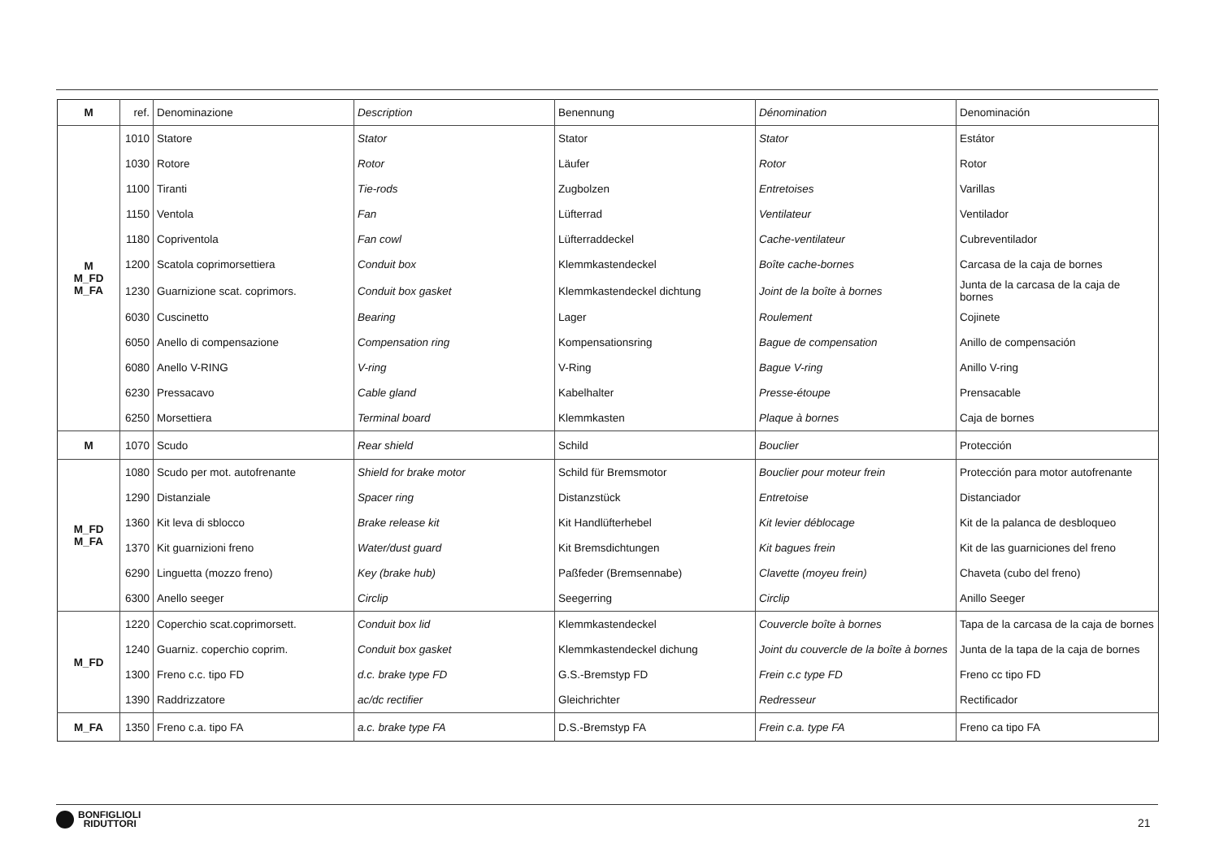| M | ref. | Denominazione | Description | Benennung | Dénomination | Denominación |
| M M_FD M_FA | 1010 | Statore | Stator | Stator | Stator | Estátor |
| | 1030 | Rotore | Rotor | Läufer | Rotor | Rotor |
| | 1100 | Tiranti | Tie-rods | Zugbolzen | Entretoises | Varillas |
| | 1150 | Ventola | Fan | Lüfterrad | Ventilateur | Ventilador |
| | 1180 | Copriventola | Fan cowl | Lüfterraddeckel | Cache-ventilateur | Cubreventilador |
| | 1200 | Scatola coprimorsettiera | Conduit box | Klemmkastendeckel | Boîte cache-bornes | Carcasa de la caja de bornes |
| | 1230 | Guarnizione scat. coprimors. | Conduit box gasket | Klemmkastendeckel dichtung | Joint de la boîte à bornes | Junta de la carcasa de la caja de bornes |
| | 6030 | Cuscinetto | Bearing | Lager | Roulement | Cojinete |
| | 6050 | Anello di compensazione | Compensation ring | Kompensationsring | Bague de compensation | Anillo de compensación |
| | 6080 | Anello V-RING | V-ring | V-Ring | Bague V-ring | Anillo V-ring |
| | 6230 | Pressacavo | Cable gland | Kabelhalter | Presse-étoupe | Prensacable |
| | 6250 | Morsettiera | Terminal board | Klemmkasten | Plaque à bornes | Caja de bornes |
| M | 1070 | Scudo | Rear shield | Schild | Bouclier | Protección |
| M_FD M_FA | 1080 | Scudo per mot. autofrenante | Shield for brake motor | Schild für Bremsmotor | Bouclier pour moteur frein | Protección para motor autofrenante |
| | 1290 | Distanziale | Spacer ring | Distanzstück | Entretoise | Distanciador |
| | 1360 | Kit leva di sblocco | Brake release kit | Kit Handlüfterhebel | Kit levier déblocage | Kit de la palanca de desbloqueo |
| | 1370 | Kit guarnizioni freno | Water/dust guard | Kit Bremsdichtungen | Kit bagues frein | Kit de las guarniciones del freno |
| | 6290 | Linguetta (mozzo freno) | Key (brake hub) | Paßfeder (Bremsennabe) | Clavette (moyeu frein) | Chaveta (cubo del freno) |
| | 6300 | Anello seeger | Circlip | Seegerring | Circlip | Anillo Seeger |
| M_FD | 1220 | Coperchio scat.coprimorsett. | Conduit box lid | Klemmkastendeckel | Couvercle boîte à bornes | Tapa de la carcasa de la caja de bornes |
| | 1240 | Guarniz. coperchio coprim. | Conduit box gasket | Klemmkastendeckel dichung | Joint du couvercle de la boîte à bornes | Junta de la tapa de la caja de bornes |
| | 1300 | Freno c.c. tipo FD | d.c. brake type FD | G.S.-Bremstyp FD | Frein c.c type FD | Freno cc tipo FD |
| | 1390 | Raddrizzatore | ac/dc rectifier | Gleichrichter | Redresseur | Rectificador |
| M_FA | 1350 | Freno c.a. tipo FA | a.c. brake type FA | D.S.-Bremstyp FA | Frein c.a. type FA | Freno ca tipo FA |
BONFIGLIOLI
RIDUTTORI
21